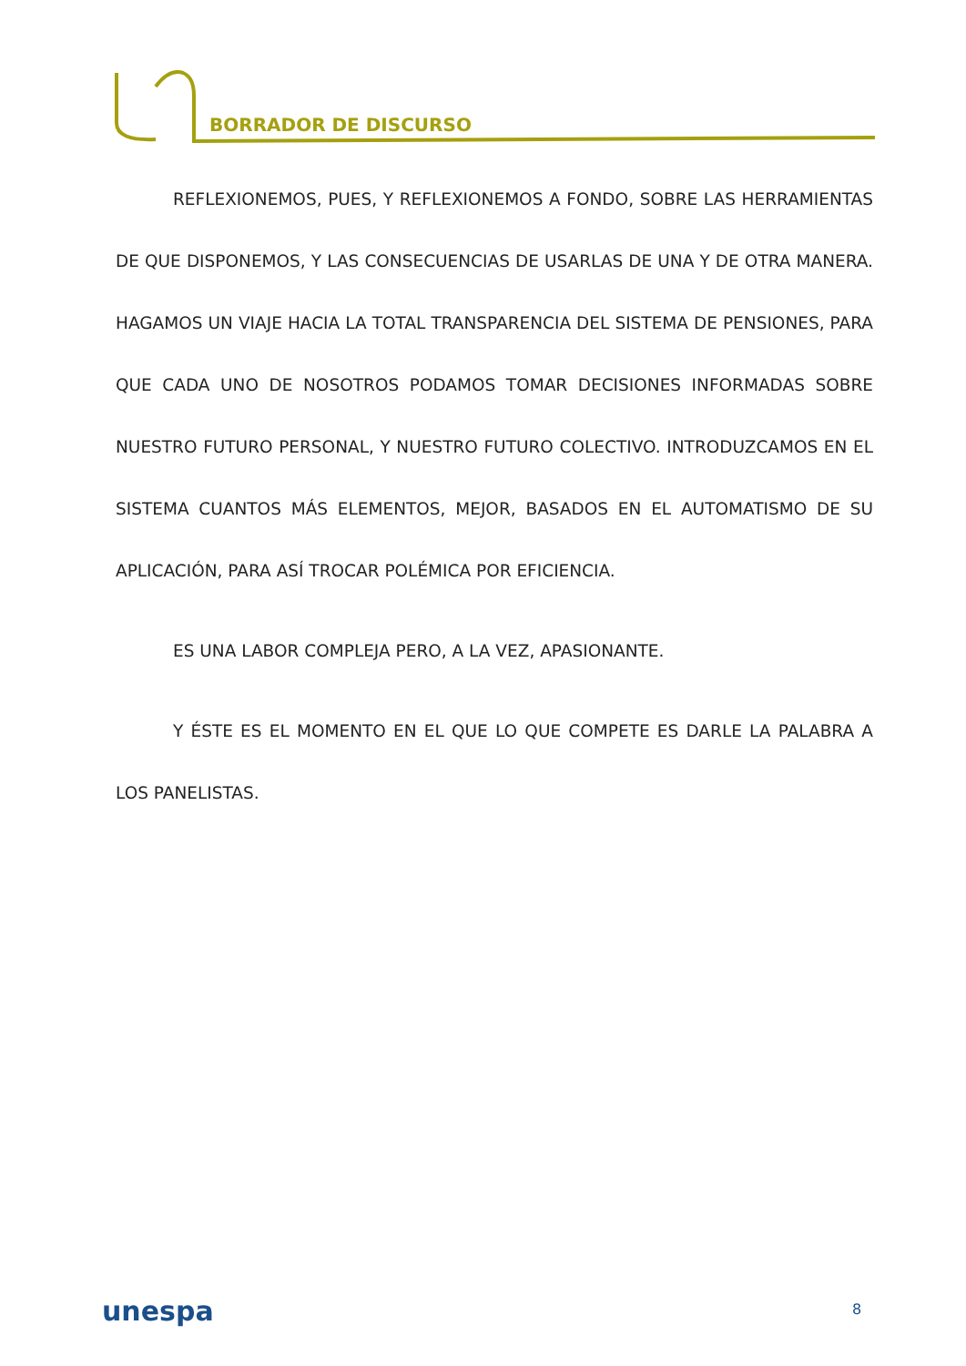BORRADOR DE DISCURSO
REFLEXIONEMOS, PUES, Y REFLEXIONEMOS A FONDO, SOBRE LAS HERRAMIENTAS DE QUE DISPONEMOS, Y LAS CONSECUENCIAS DE USARLAS DE UNA Y DE OTRA MANERA. HAGAMOS UN VIAJE HACIA LA TOTAL TRANSPARENCIA DEL SISTEMA DE PENSIONES, PARA QUE CADA UNO DE NOSOTROS PODAMOS TOMAR DECISIONES INFORMADAS SOBRE NUESTRO FUTURO PERSONAL, Y NUESTRO FUTURO COLECTIVO. INTRODUZCAMOS EN EL SISTEMA CUANTOS MÁS ELEMENTOS, MEJOR, BASADOS EN EL AUTOMATISMO DE SU APLICACIÓN, PARA ASÍ TROCAR POLÉMICA POR EFICIENCIA.
ES UNA LABOR COMPLEJA PERO, A LA VEZ, APASIONANTE.
Y ÉSTE ES EL MOMENTO EN EL QUE LO QUE COMPETE ES DARLE LA PALABRA A LOS PANELISTAS.
unespa 8